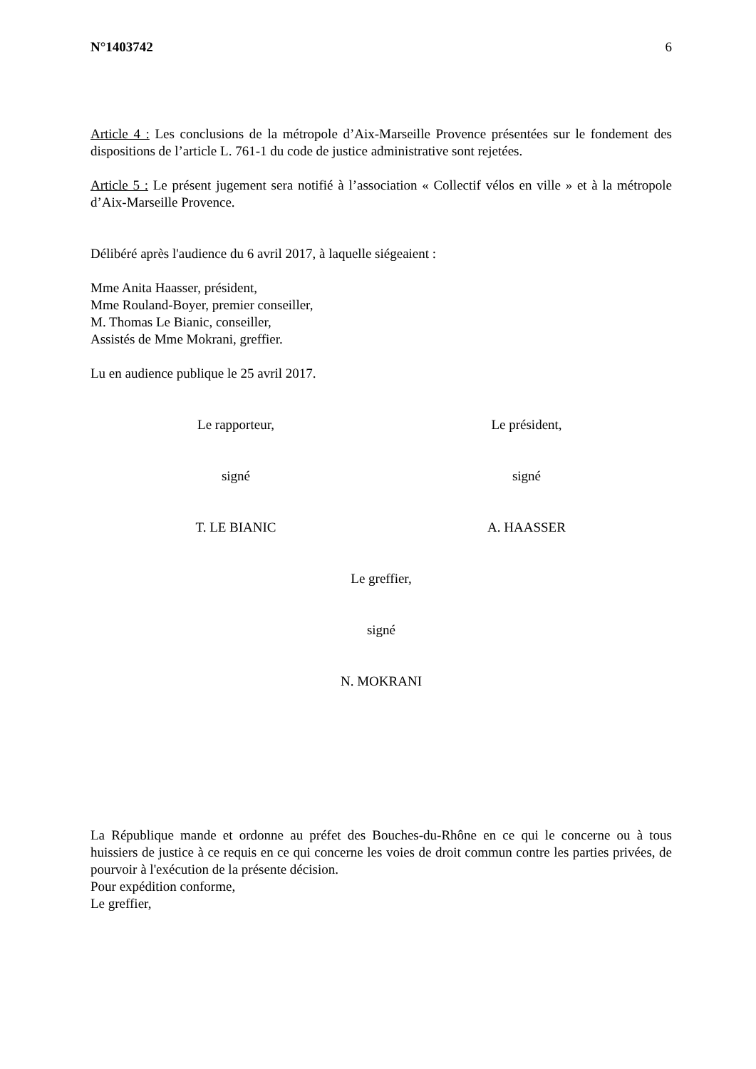N°1403742 6
Article 4 : Les conclusions de la métropole d’Aix-Marseille Provence présentées sur le fondement des dispositions de l’article L. 761-1 du code de justice administrative sont rejetées.
Article 5 : Le présent jugement sera notifié à l’association « Collectif vélos en ville » et à la métropole d’Aix-Marseille Provence.
Délibéré après l'audience du 6 avril 2017, à laquelle siégeaient :
Mme Anita Haasser, président,
Mme Rouland-Boyer, premier conseiller,
M. Thomas Le Bianic, conseiller,
Assistés de Mme Mokrani, greffier.
Lu en audience publique le 25 avril 2017.
Le rapporteur, Le président,
signé signé
T. LE BIANIC A. HAASSER
Le greffier,
signé
N. MOKRANI
La République mande et ordonne au préfet des Bouches-du-Rhône en ce qui le concerne ou à tous huissiers de justice à ce requis en ce qui concerne les voies de droit commun contre les parties privées, de pourvoir à l'exécution de la présente décision.
Pour expédition conforme,
Le greffier,